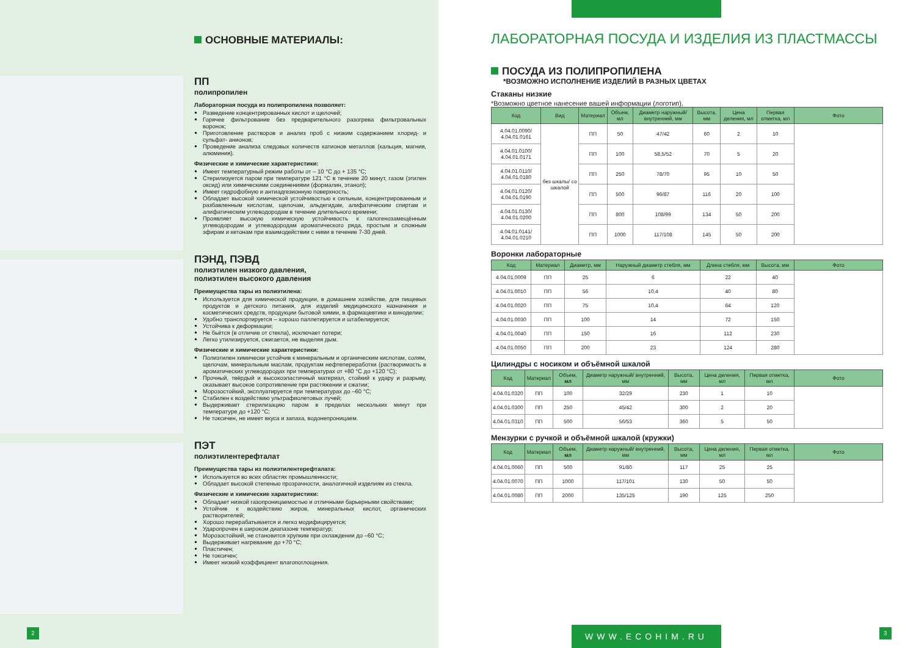ОСНОВНЫЕ МАТЕРИАЛЫ:
ПП
полипропилен
Лабораторная посуда из полипропилена позволяет:
Разведение концентрированных кислот и щелочей;
Горячее фильтрование без предварительного разогрева фильтровальных воронок;
Приготовление растворов и анализ проб с низким содержанием хлорид- и сульфат- анионов;
Проведение анализа следовых количеств катионов металлов (кальция, магния, алюминия).
Физические и химические характеристики:
Имеет температурный режим работы от – 10 °С до + 135 °С;
Стерилизуется паром при температуре 121 °С в течение 20 минут, газом (этилен оксид) или химическими соединениями (формалин, этанол);
Имеет гидрофобную и антиадгезионную поверхность;
Обладает высокой химической устойчивостью к сильным, концентрированным и разбавленным кислотам, щелочам, альдегидам, алифатическим спиртам и алифатическим углеводородам в течение длительного времени;
Проявляет высокую химическую устойчивость к галогенозамещённым углеводородам и углеводородам ароматического ряда, простым и сложным эфирам и кетонам при взаимодействии с ними в течение 7-30 дней.
ПЭНД, ПЭВД
полиэтилен низкого давления,
полиэтилен высокого давления
Преимущества тары из полиэтилена:
Используется для химической продукции, в домашнем хозяйстве, для пищевых продуктов и детского питания, для изделий медицинского назначения и косметических средств, продукции бытовой химии, в фармацевтике и виноделии;
Удобно транспортируется – хорошо паллетируется и штабелируется;
Устойчива к деформации;
Не бьётся (в отличие от стекла), исключает потери;
Легко утилизируется, сжигается, не выделяя дым.
Физические и химические характеристики:
Полиэтилен химически устойчив к минеральным и органическим кислотам, солям, щелочам, минеральным маслам, продуктам нефтепереработки (растворимость в ароматических углеводородах при температурах от +80 °С до +120 °С);
Прочный, твёрдый и высокоэластичный материал, стойкий к удару и разрыву, оказывает высокое сопротивление при растяжении и сжатии;
Морозостойкий, эксплуатируется при температурах до –60 °С;
Стабилен к воздействию ультрафиолетовых лучей;
Выдерживает стерилизацию паром в пределах нескольких минут при температуре до +120 °С;
Не токсичен, не имеет вкуса и запаха, водонепроницаем.
ПЭТ
полиэтилентерефталат
Преимущества тары из полиэтилентерефталата:
Используется во всех областях промышленности;
Обладает высокой степенью прозрачности, аналогичной изделиям из стекла.
Физические и химические характеристики:
Обладает низкой газопроницаемостью и отличными барьерными свойствами;
Устойчив к воздействию жиров, минеральных кислот, органических растворителей;
Хорошо перерабатывается и легко модифицируется;
Ударопрочен в широком диапазоне температур;
Морозостойкий, не становится хрупким при охлаждении до –60 °С;
Выдерживает нагревание до +70 °С;
Пластичен;
Не токсичен;
Имеет низкий коэффициент влагопоглощения.
2
ЛАБОРАТОРНАЯ ПОСУДА И ИЗДЕЛИЯ ИЗ ПЛАСТМАССЫ
ПОСУДА ИЗ ПОЛИПРОПИЛЕНА
*ВОЗМОЖНО ИСПОЛНЕНИЕ ИЗДЕЛИЙ В РАЗНЫХ ЦВЕТАХ
Стаканы низкие
*Возможно цветное нанесение вашей информации (логотип).
| Код | Вид | Материал | Объем, мл | Диаметр наружный/внутренний, мм | Высота, мм | Цена деления, мл | Первая отметка, мл | Фото |
| --- | --- | --- | --- | --- | --- | --- | --- | --- |
| 4.04.01.0090/ 4.04.01.0161 | без шкалы/ со шкалой | ПП | 50 | 47/42 | 60 | 2 | 10 | |
| 4.04.01.0100/ 4.04.01.0171 | | ПП | 100 | 58,5/52 | 70 | 5 | 20 | |
| 4.04.01.0110/ 4.04.01.0180 | | ПП | 250 | 78/70 | 95 | 10 | 50 | |
| 4.04.01.0120/ 4.04.01.0190 | | ПП | 500 | 96/87 | 116 | 20 | 100 | |
| 4.04.01.0130/ 4.04.01.0200 | | ПП | 800 | 108/99 | 134 | 50 | 200 | |
| 4.04.01.0141/ 4.04.01.0210 | | ПП | 1000 | 117/108 | 145 | 50 | 200 | |
Воронки лабораторные
| Код | Материал | Диаметр, мм | Наружный диаметр стебля, мм | Длина стебля, мм | Высота, мм | Фото |
| --- | --- | --- | --- | --- | --- | --- |
| 4.04.01.0009 | ПП | 25 | 6 | 22 | 40 | |
| 4.04.01.0010 | ПП | 56 | 10,4 | 40 | 80 | |
| 4.04.01.0020 | ПП | 75 | 10,4 | 64 | 120 | |
| 4.04.01.0030 | ПП | 100 | 14 | 72 | 150 | |
| 4.04.01.0040 | ПП | 150 | 16 | 112 | 230 | |
| 4.04.01.0050 | ПП | 200 | 23 | 124 | 280 | |
Цилиндры с носиком и объёмной шкалой
| Код | Материал | Объем, мл | Диаметр наружный/ внутренний, мм | Высота, мм | Цена деления, мл | Первая отметка, мл | Фото |
| --- | --- | --- | --- | --- | --- | --- | --- |
| 4.04.01.0320 | ПП | 100 | 32/29 | 230 | 1 | 10 | |
| 4.04.01.0300 | ПП | 250 | 45/42 | 300 | 2 | 20 | |
| 4.04.01.0310 | ПП | 500 | 56/53 | 360 | 5 | 50 | |
Мензурки с ручкой и объёмной шкалой (кружки)
| Код | Материал | Объем, мл | Диаметр наружный/ внутренний, мм | Высота, мм | Цена деления, мл | Первая отметка, мл | Фото |
| --- | --- | --- | --- | --- | --- | --- | --- |
| 4.04.01.0060 | ПП | 500 | 91/80 | 117 | 25 | 25 | |
| 4.04.01.0070 | ПП | 1000 | 117/101 | 130 | 50 | 50 | |
| 4.04.01.0080 | ПП | 2000 | 135/125 | 190 | 125 | 250 | |
WWW.ECOHIM.RU
3